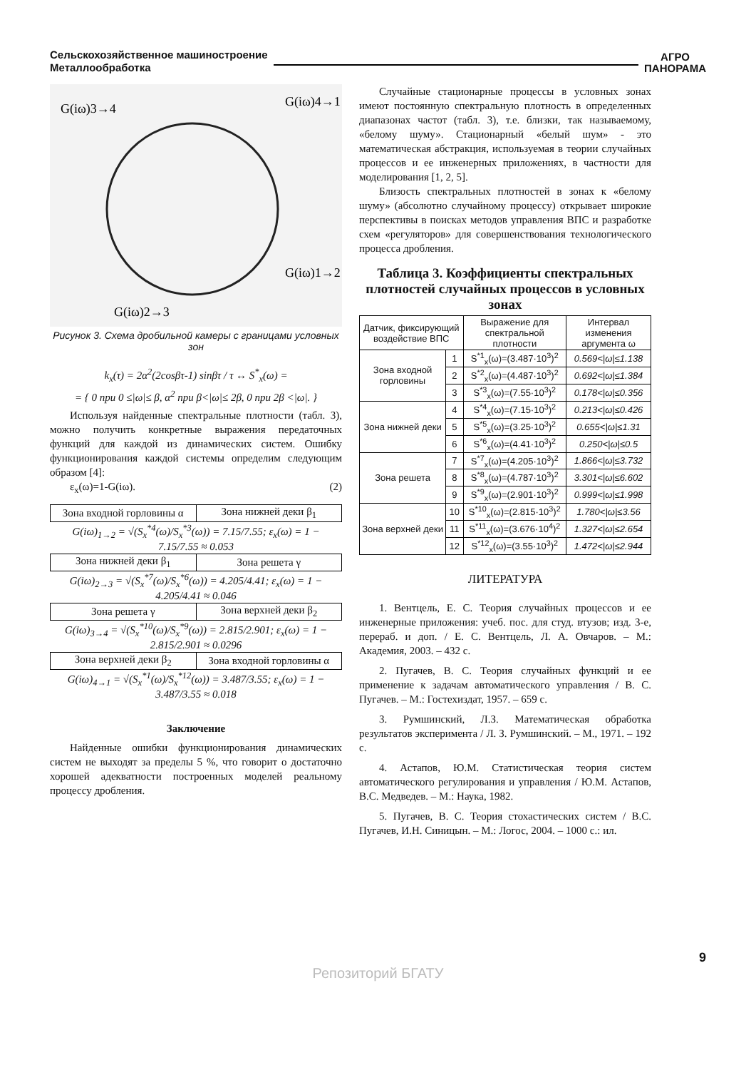Сельскохозяйственное машиностроение
Металлообработка
АГРО
ПАНОРАМА
G(iω)3→4
G(iω)4→1
G(iω)1→2
G(iω)2→3
Рисунок 3. Схема дробильной камеры с границами условных зон
k<sub>x</sub>(τ) = 2α<sup>2</sup>(2cosβτ-1) sinβτ / τ ↔ S<sup>*</sup><sub>x</sub>(ω) =
= { 0 при 0 ≤|ω|≤ β, α<sup>2</sup> при β<|ω|≤ 2β, 0 при 2β <|ω|. }
Используя найденные спектральные плотности (табл. 3), можно получить конкретные выражения передаточных функций для каждой из динамических систем. Ошибку функционирования каждой системы определим следующим образом [4]:
ε<sub>x</sub>(ω)=1-G(iω). (2)
| Зона входной горловины α | Зона нижней деки β<sub>1</sub> |
| G(iω)<sub>1→2</sub> = √(S<sub>x</sub><sup>*4</sup>(ω)/S<sub>x</sub><sup>*3</sup>(ω)) = 7.15/7.55; ε<sub>x</sub>(ω) = 1 − 7.15/7.55 ≈ 0.053 | |
| Зона нижней деки β<sub>1</sub> | Зона решета γ |
| G(iω)<sub>2→3</sub> = √(S<sub>x</sub><sup>*7</sup>(ω)/S<sub>x</sub><sup>*6</sup>(ω)) = 4.205/4.41; ε<sub>x</sub>(ω) = 1 − 4.205/4.41 ≈ 0.046 | |
| Зона решета γ | Зона верхней деки β<sub>2</sub> |
| G(iω)<sub>3→4</sub> = √(S<sub>x</sub><sup>*10</sup>(ω)/S<sub>x</sub><sup>*9</sup>(ω)) = 2.815/2.901; ε<sub>x</sub>(ω) = 1 − 2.815/2.901 ≈ 0.0296 | |
| Зона верхней деки β<sub>2</sub> | Зона входной горловины α |
| G(iω)<sub>4→1</sub> = √(S<sub>x</sub><sup>*1</sup>(ω)/S<sub>x</sub><sup>*12</sup>(ω)) = 3.487/3.55; ε<sub>x</sub>(ω) = 1 − 3.487/3.55 ≈ 0.018 | |
Заключение
Найденные ошибки функционирования динамических систем не выходят за пределы 5 %, что говорит о достаточно хорошей адекватности построенных моделей реальному процессу дробления.
Случайные стационарные процессы в условных зонах имеют постоянную спектральную плотность в определенных диапазонах частот (табл. 3), т.е. близки, так называемому, «белому шуму». Стационарный «белый шум» - это математическая абстракция, используемая в теории случайных процессов и ее инженерных приложениях, в частности для моделирования [1, 2, 5].
Близость спектральных плотностей в зонах к «белому шуму» (абсолютно случайному процессу) открывает широкие перспективы в поисках методов управления ВПС и разработке схем «регуляторов» для совершенствования технологического процесса дробления.
Таблица 3. Коэффициенты спектральных плотностей случайных процессов в условных зонах
| Датчик, фиксирующий воздействие ВПС | | Выражение для спектральной плотности | Интервал изменения аргумента ω |
| --- | --- | --- | --- |
| Зона входной горловины | 1 | S<sup>*1</sup><sub>x</sub>(ω)=(3.487·10<sup>3</sup>)<sup>2</sup> | 0.569</ω/≤1.138 |
| | 2 | S<sup>*2</sup><sub>x</sub>(ω)=(4.487·10<sup>3</sup>)<sup>2</sup> | 0.692</ω/≤1.384 |
| | 3 | S<sup>*3</sup><sub>x</sub>(ω)=(7.55·10<sup>3</sup>)<sup>2</sup> | 0.178</ω/≤0.356 |
| Зона нижней деки | 4 | S<sup>*4</sup><sub>x</sub>(ω)=(7.15·10<sup>3</sup>)<sup>2</sup> | 0.213</ω/≤0.426 |
| | 5 | S<sup>*5</sup><sub>x</sub>(ω)=(3.25·10<sup>3</sup>)<sup>2</sup> | 0.655</ω/≤1.31 |
| | 6 | S<sup>*6</sup><sub>x</sub>(ω)=(4.41·10<sup>3</sup>)<sup>2</sup> | 0.250</ω/≤0.5 |
| Зона решета | 7 | S<sup>*7</sup><sub>x</sub>(ω)=(4.205·10<sup>3</sup>)<sup>2</sup> | 1.866</ω/≤3.732 |
| | 8 | S<sup>*8</sup><sub>x</sub>(ω)=(4.787·10<sup>3</sup>)<sup>2</sup> | 3.301</ω/≤6.602 |
| | 9 | S<sup>*9</sup><sub>x</sub>(ω)=(2.901·10<sup>3</sup>)<sup>2</sup> | 0.999</ω/≤1.998 |
| Зона верхней деки | 10 | S<sup>*10</sup><sub>x</sub>(ω)=(2.815·10<sup>3</sup>)<sup>2</sup> | 1.780</ω/≤3.56 |
| | 11 | S<sup>*11</sup><sub>x</sub>(ω)=(3.676·10<sup>4</sup>)<sup>2</sup> | 1.327</ω/≤2.654 |
| | 12 | S<sup>*12</sup><sub>x</sub>(ω)=(3.55·10<sup>3</sup>)<sup>2</sup> | 1.472</ω/≤2.944 |
ЛИТЕРАТУРА
1. Вентцель, Е. С. Теория случайных процессов и ее инженерные приложения: учеб. пос. для студ. втузов; изд. 3-е, перераб. и доп. / Е. С. Вентцель, Л. А. Овчаров. – М.: Академия, 2003. – 432 с.
2. Пугачев, В. С. Теория случайных функций и ее применение к задачам автоматического управления / В. С. Пугачев. – М.: Гостехиздат, 1957. – 659 с.
3. Румшинский, Л.З. Математическая обработка результатов эксперимента / Л. З. Румшинский. – М., 1971. – 192 с.
4. Астапов, Ю.М. Статистическая теория систем автоматического регулирования и управления / Ю.М. Астапов, В.С. Медведев. – М.: Наука, 1982.
5. Пугачев, В. С. Теория стохастических систем / В.С. Пугачев, И.Н. Синицын. – М.: Логос, 2004. – 1000 с.: ил.
9
Репозиторий БГАТУ